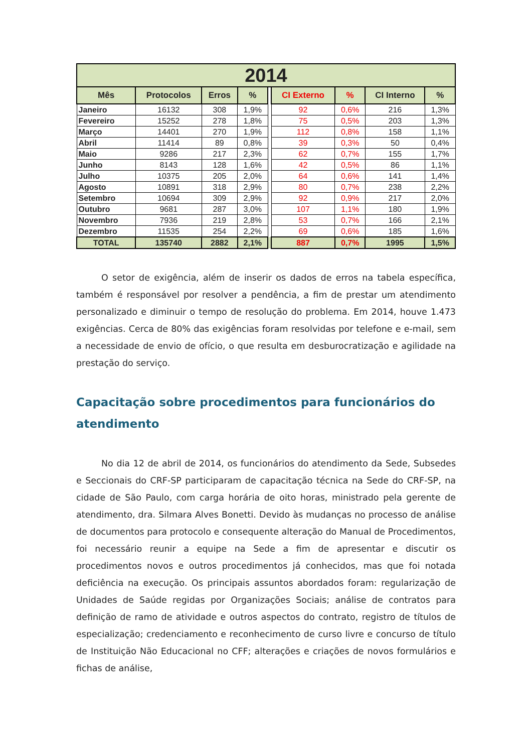| 2014 | | | | | | | | |
| --- | --- | --- | --- | --- | --- | --- | --- | --- |
| Mês | Protocolos | Erros | % | | CI Externo | % | CI Interno | % |
| Janeiro | 16132 | 308 | 1,9% | | 92 | 0,6% | 216 | 1,3% |
| Fevereiro | 15252 | 278 | 1,8% | | 75 | 0,5% | 203 | 1,3% |
| Março | 14401 | 270 | 1,9% | | 112 | 0,8% | 158 | 1,1% |
| Abril | 11414 | 89 | 0,8% | | 39 | 0,3% | 50 | 0,4% |
| Maio | 9286 | 217 | 2,3% | | 62 | 0,7% | 155 | 1,7% |
| Junho | 8143 | 128 | 1,6% | | 42 | 0,5% | 86 | 1,1% |
| Julho | 10375 | 205 | 2,0% | | 64 | 0,6% | 141 | 1,4% |
| Agosto | 10891 | 318 | 2,9% | | 80 | 0,7% | 238 | 2,2% |
| Setembro | 10694 | 309 | 2,9% | | 92 | 0,9% | 217 | 2,0% |
| Outubro | 9681 | 287 | 3,0% | | 107 | 1,1% | 180 | 1,9% |
| Novembro | 7936 | 219 | 2,8% | | 53 | 0,7% | 166 | 2,1% |
| Dezembro | 11535 | 254 | 2,2% | | 69 | 0,6% | 185 | 1,6% |
| TOTAL | 135740 | 2882 | 2,1% | | 887 | 0,7% | 1995 | 1,5% |
O setor de exigência, além de inserir os dados de erros na tabela específica, também é responsável por resolver a pendência, a fim de prestar um atendimento personalizado e diminuir o tempo de resolução do problema. Em 2014, houve 1.473 exigências. Cerca de 80% das exigências foram resolvidas por telefone e e-mail, sem a necessidade de envio de ofício, o que resulta em desburocratização e agilidade na prestação do serviço.
Capacitação sobre procedimentos para funcionários do atendimento
No dia 12 de abril de 2014, os funcionários do atendimento da Sede, Subsedes e Seccionais do CRF-SP participaram de capacitação técnica na Sede do CRF-SP, na cidade de São Paulo, com carga horária de oito horas, ministrado pela gerente de atendimento, dra. Silmara Alves Bonetti. Devido às mudanças no processo de análise de documentos para protocolo e consequente alteração do Manual de Procedimentos, foi necessário reunir a equipe na Sede a fim de apresentar e discutir os procedimentos novos e outros procedimentos já conhecidos, mas que foi notada deficiência na execução. Os principais assuntos abordados foram: regularização de Unidades de Saúde regidas por Organizações Sociais; análise de contratos para definição de ramo de atividade e outros aspectos do contrato, registro de títulos de especialização; credenciamento e reconhecimento de curso livre e concurso de título de Instituição Não Educacional no CFF; alterações e criações de novos formulários e fichas de análise,